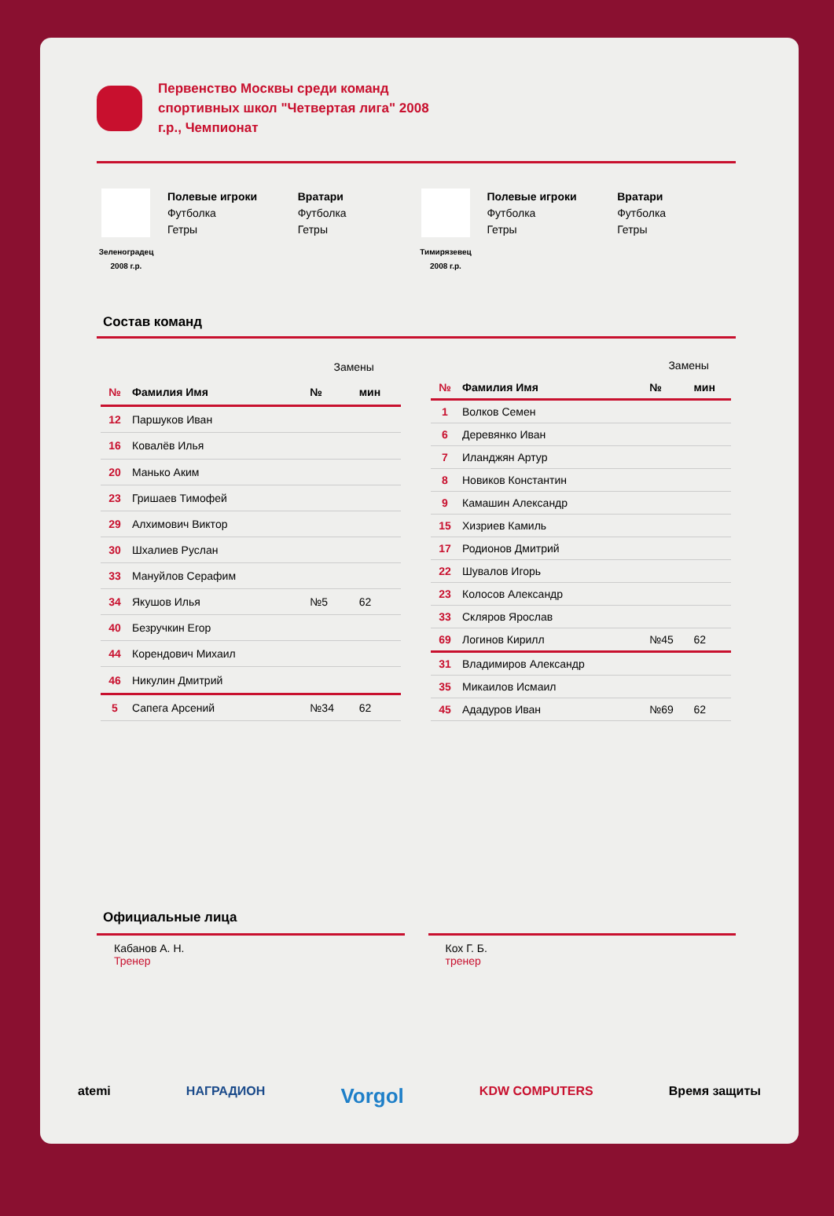Первенство Москвы среди команд спортивных школ "Четвертая лига" 2008 г.р., Чемпионат
Зеленоградец 2008 г.р.
Полевые игроки
Футболка
Гетры
Вратари
Футболка
Гетры
Тимирязевец 2008 г.р.
Полевые игроки
Футболка
Гетры
Вратари
Футболка
Гетры
Состав команд
| | | Замены | |
| № | Фамилия Имя | № | мин |
| 12 | Паршуков Иван | | |
| 16 | Ковалёв Илья | | |
| 20 | Манько Аким | | |
| 23 | Гришаев Тимофей | | |
| 29 | Алхимович Виктор | | |
| 30 | Шхалиев Руслан | | |
| 33 | Мануйлов Серафим | | |
| 34 | Якушов Илья | №5 | 62 |
| 40 | Безручкин Егор | | |
| 44 | Корендович Михаил | | |
| 46 | Никулин Дмитрий | | |
| 5 | Сапега Арсений | №34 | 62 |
| | | Замены | |
| № | Фамилия Имя | № | мин |
| 1 | Волков Семен | | |
| 6 | Деревянко Иван | | |
| 7 | Иланджян Артур | | |
| 8 | Новиков Константин | | |
| 9 | Камашин Александр | | |
| 15 | Хизриев Камиль | | |
| 17 | Родионов Дмитрий | | |
| 22 | Шувалов Игорь | | |
| 23 | Колосов Александр | | |
| 33 | Скляров Ярослав | | |
| 69 | Логинов Кирилл | №45 | 62 |
| 31 | Владимиров Александр | | |
| 35 | Микаилов Исмаил | | |
| 45 | Ададуров Иван | №69 | 62 |
Официальные лица
Кабанов А. Н.
Тренер
Кох Г. Б.
тренер
atemi НАГРАДИОН Vorgol KDW COMPUTERS Время защиты